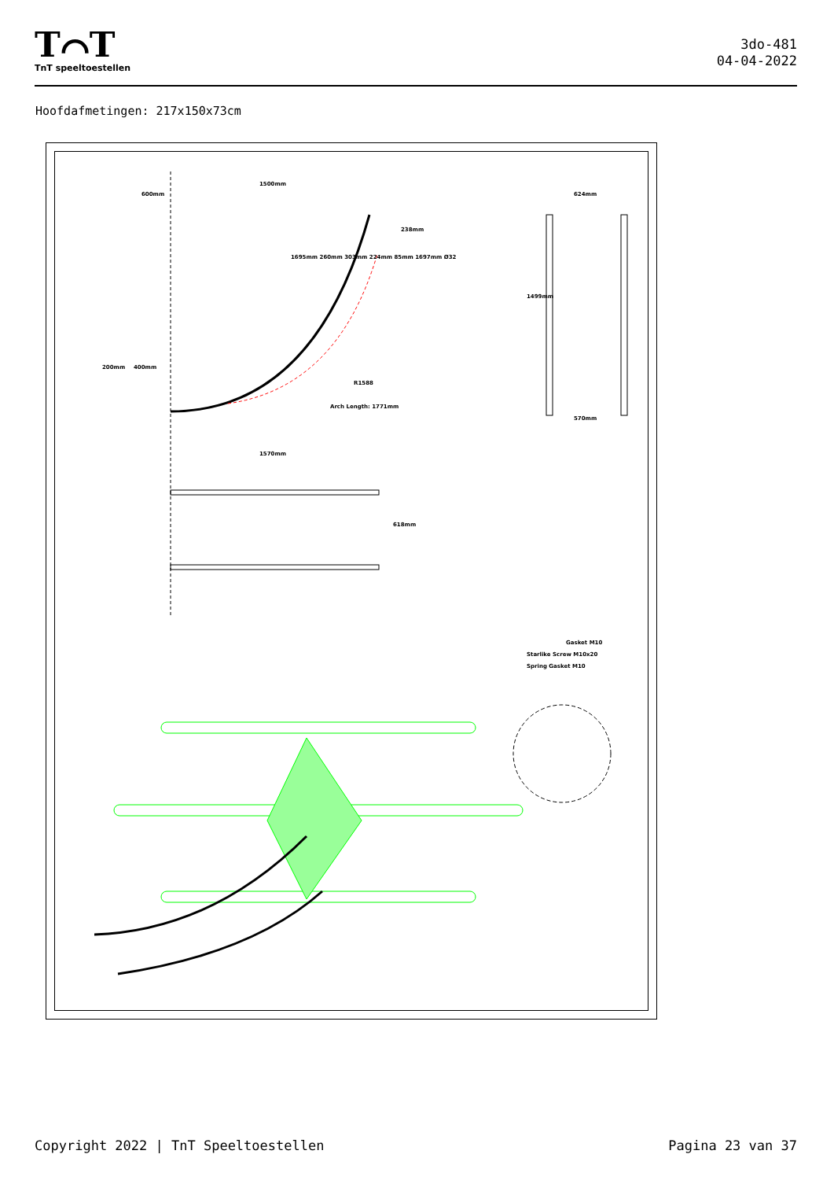T⌒T
TnT speeltoestellen
3do-481
04-04-2022
Hoofdafmetingen: 217x150x73cm
600mm
1500mm
624mm
200mm 400mm
1570mm
570mm
238mm
R1588
Arch Length: 1771mm
618mm
1499mm
1695mm 260mm 303mm 224mm 85mm 1697mm Ø32
Gasket M10
Starlike Screw M10x20
Spring Gasket M10
Copyright 2022 | TnT Speeltoestellen Pagina 23 van 37